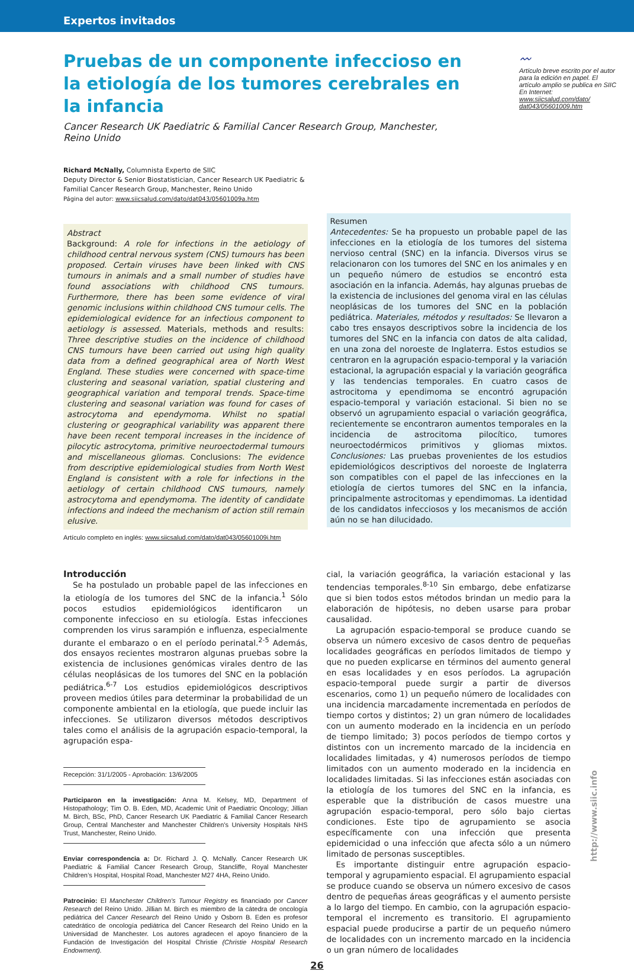Expertos invitados
Pruebas de un componente infeccioso en la etiología de los tumores cerebrales en la infancia
Cancer Research UK Paediatric & Familial Cancer Research Group, Manchester, Reino Unido
〰
Artículo breve escrito por el autor para la edición en papel. El artículo amplio se publica en SIIC En Internet: www.siicsalud.com/dato/ dat043/05601009.htm
Richard McNally, Columnista Experto de SIIC
Deputy Director & Senior Biostatistician, Cancer Research UK Paediatric &
Familial Cancer Research Group, Manchester, Reino Unido
Página del autor: www.siicsalud.com/dato/dat043/05601009a.htm
Abstract
Background: A role for infections in the aetiology of childhood central nervous system (CNS) tumours has been proposed. Certain viruses have been linked with CNS tumours in animals and a small number of studies have found associations with childhood CNS tumours. Furthermore, there has been some evidence of viral genomic inclusions within childhood CNS tumour cells. The epidemiological evidence for an infectious component to aetiology is assessed. Materials, methods and results: Three descriptive studies on the incidence of childhood CNS tumours have been carried out using high quality data from a defined geographical area of North West England. These studies were concerned with space-time clustering and seasonal variation, spatial clustering and geographical variation and temporal trends. Space-time clustering and seasonal variation was found for cases of astrocytoma and ependymoma. Whilst no spatial clustering or geographical variability was apparent there have been recent temporal increases in the incidence of pilocytic astrocytoma, primitive neuroectodermal tumours and miscellaneous gliomas. Conclusions: The evidence from descriptive epidemiological studies from North West England is consistent with a role for infections in the aetiology of certain childhood CNS tumours, namely astrocytoma and ependymoma. The identity of candidate infections and indeed the mechanism of action still remain elusive.
Artículo completo en inglés: www.siicsalud.com/dato/dat043/05601009i.htm
Resumen
Antecedentes: Se ha propuesto un probable papel de las infecciones en la etiología de los tumores del sistema nervioso central (SNC) en la infancia. Diversos virus se relacionaron con los tumores del SNC en los animales y en un pequeño número de estudios se encontró esta asociación en la infancia. Además, hay algunas pruebas de la existencia de inclusiones del genoma viral en las células neoplásicas de los tumores del SNC en la población pediátrica. Materiales, métodos y resultados: Se llevaron a cabo tres ensayos descriptivos sobre la incidencia de los tumores del SNC en la infancia con datos de alta calidad, en una zona del noroeste de Inglaterra. Estos estudios se centraron en la agrupación espacio-temporal y la variación estacional, la agrupación espacial y la variación geográfica y las tendencias temporales. En cuatro casos de astrocitoma y ependimoma se encontró agrupación espacio-temporal y variación estacional. Si bien no se observó un agrupamiento espacial o variación geográfica, recientemente se encontraron aumentos temporales en la incidencia de astrocitoma pilocítico, tumores neuroectodérmicos primitivos y gliomas mixtos. Conclusiones: Las pruebas provenientes de los estudios epidemiológicos descriptivos del noroeste de Inglaterra son compatibles con el papel de las infecciones en la etiología de ciertos tumores del SNC en la infancia, principalmente astrocitomas y ependimomas. La identidad de los candidatos infecciosos y los mecanismos de acción aún no se han dilucidado.
Introducción
Se ha postulado un probable papel de las infecciones en la etiología de los tumores del SNC de la infancia.<sup>1</sup> Sólo pocos estudios epidemiológicos identificaron un componente infeccioso en su etiología. Estas infecciones comprenden los virus sarampión e influenza, especialmente durante el embarazo o en el período perinatal.<sup>2-5</sup> Además, dos ensayos recientes mostraron algunas pruebas sobre la existencia de inclusiones genómicas virales dentro de las células neoplásicas de los tumores del SNC en la población pediátrica.<sup>6-7</sup> Los estudios epidemiológicos descriptivos proveen medios útiles para determinar la probabilidad de un componente ambiental en la etiología, que puede incluir las infecciones. Se utilizaron diversos métodos descriptivos tales como el análisis de la agrupación espacio-temporal, la agrupación espa-
Recepción: 31/1/2005 - Aprobación: 13/6/2005
Participaron en la investigación: Anna M. Kelsey, MD, Department of Histopathology; Tim O. B. Eden, MD, Academic Unit of Paediatric Oncology; Jillian M. Birch, BSc, PhD, Cancer Research UK Paediatric & Familial Cancer Research Group, Central Manchester and Manchester Children’s University Hospitals NHS Trust, Manchester, Reino Unido.
Enviar correspondencia a: Dr. Richard J. Q. McNally. Cancer Research UK Paediatric & Familial Cancer Research Group, Stancliffe, Royal Manchester Children’s Hospital, Hospital Road, Manchester M27 4HA, Reino Unido.
Patrocinio: El Manchester Children’s Tumour Registry es financiado por Cancer Research del Reino Unido. Jillian M. Birch es miembro de la cátedra de oncología pediátrica del Cancer Research del Reino Unido y Osborn B. Eden es profesor catedrático de oncología pediátrica del Cancer Research del Reino Unido en la Universidad de Manchester. Los autores agradecen el apoyo financiero de la Fundación de Investigación del Hospital Christie (Christie Hospital Research Endowment).
cial, la variación geográfica, la variación estacional y las tendencias temporales.<sup>8-10</sup> Sin embargo, debe enfatizarse que si bien todos estos métodos brindan un medio para la elaboración de hipótesis, no deben usarse para probar causalidad.
La agrupación espacio-temporal se produce cuando se observa un número excesivo de casos dentro de pequeñas localidades geográficas en períodos limitados de tiempo y que no pueden explicarse en términos del aumento general en esas localidades y en esos períodos. La agrupación espacio-temporal puede surgir a partir de diversos escenarios, como 1) un pequeño número de localidades con una incidencia marcadamente incrementada en períodos de tiempo cortos y distintos; 2) un gran número de localidades con un aumento moderado en la incidencia en un período de tiempo limitado; 3) pocos períodos de tiempo cortos y distintos con un incremento marcado de la incidencia en localidades limitadas, y 4) numerosos períodos de tiempo limitados con un aumento moderado en la incidencia en localidades limitadas. Si las infecciones están asociadas con la etiología de los tumores del SNC en la infancia, es esperable que la distribución de casos muestre una agrupación espacio-temporal, pero sólo bajo ciertas condiciones. Este tipo de agrupamiento se asocia específicamente con una infección que presenta epidemicidad o una infección que afecta sólo a un número limitado de personas susceptibles.
Es importante distinguir entre agrupación espacio-temporal y agrupamiento espacial. El agrupamiento espacial se produce cuando se observa un número excesivo de casos dentro de pequeñas áreas geográficas y el aumento persiste a lo largo del tiempo. En cambio, con la agrupación espacio-temporal el incremento es transitorio. El agrupamiento espacial puede producirse a partir de un pequeño número de localidades con un incremento marcado en la incidencia o un gran número de localidades
26
http://www.siic.info